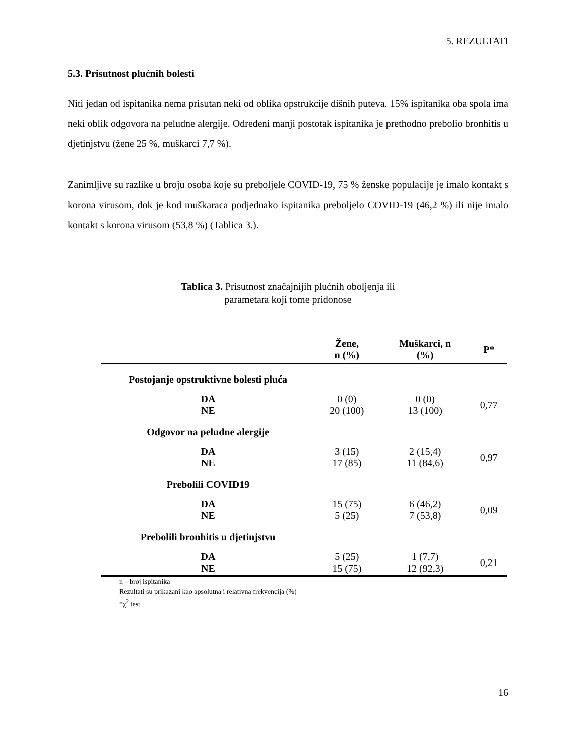5. REZULTATI
5.3. Prisutnost plućnih bolesti
Niti jedan od ispitanika nema prisutan neki od oblika opstrukcije dišnih puteva. 15% ispitanika oba spola ima neki oblik odgovora na peludne alergije. Određeni manji postotak ispitanika je prethodno prebolio bronhitis u djetinjstvu (žene 25 %, muškarci 7,7 %).
Zanimljive su razlike u broju osoba koje su preboljele COVID-19, 75 % ženske populacije je imalo kontakt s korona virusom, dok je kod muškaraca podjednako ispitanika preboljelo COVID-19 (46,2 %) ili nije imalo kontakt s korona virusom (53,8 %) (Tablica 3.).
Tablica 3. Prisutnost značajnijih plućnih oboljenja ili parametara koji tome pridonose
| | Žene, n (%) | Muškarci, n (%) | P* |
| --- | --- | --- | --- |
| Postojanje opstruktivne bolesti pluća | | | |
| DA NE | 0 (0) 20 (100) | 0 (0) 13 (100) | 0,77 |
| Odgovor na peludne alergije | | | |
| DA NE | 3 (15) 17 (85) | 2 (15,4) 11 (84,6) | 0,97 |
| Prebolili COVID19 | | | |
| DA NE | 15 (75) 5 (25) | 6 (46,2) 7 (53,8) | 0,09 |
| Prebolili bronhitis u djetinjstvu | | | |
| DA NE | 5 (25) 15 (75) | 1 (7,7) 12 (92,3) | 0,21 |
n – broj ispitanika
Rezultati su prikazani kao apsolutna i relativna frekvencija (%)
*χ<sup>2</sup> test
16